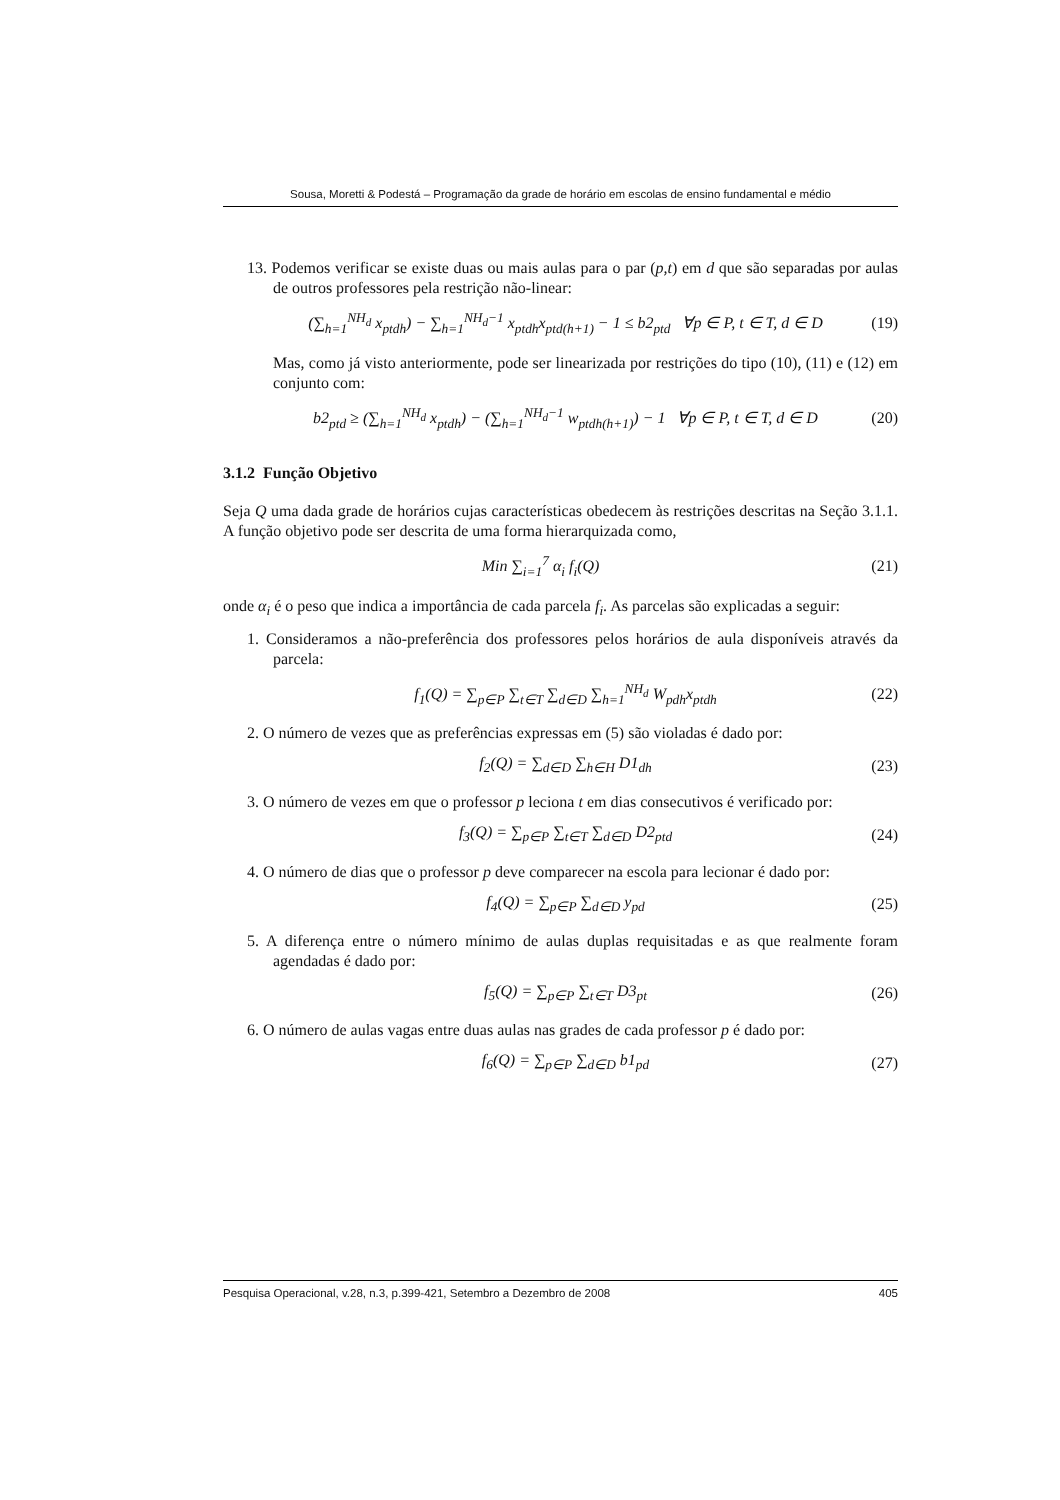Sousa, Moretti & Podestá – Programação da grade de horário em escolas de ensino fundamental e médio
13. Podemos verificar se existe duas ou mais aulas para o par (p,t) em d que são separadas por aulas de outros professores pela restrição não-linear:
(∑<sub>h=1</sub><sup>NH<sub>d</sub></sup> x<sub>ptdh</sub>) − ∑<sub>h=1</sub><sup>NH<sub>d</sub>−1</sup> x<sub>ptdh</sub>x<sub>ptd(h+1)</sub> − 1 ≤ b2<sub>ptd</sub> ∀p ∈ P, t ∈ T, d ∈ D (19)
Mas, como já visto anteriormente, pode ser linearizada por restrições do tipo (10), (11) e (12) em conjunto com:
b2<sub>ptd</sub> ≥ (∑<sub>h=1</sub><sup>NH<sub>d</sub></sup> x<sub>ptdh</sub>) − (∑<sub>h=1</sub><sup>NH<sub>d</sub>−1</sup> w<sub>ptdh(h+1)</sub>) − 1 ∀p ∈ P, t ∈ T, d ∈ D (20)
3.1.2 Função Objetivo
Seja Q uma dada grade de horários cujas características obedecem às restrições descritas na Seção 3.1.1. A função objetivo pode ser descrita de uma forma hierarquizada como,
Min ∑<sub>i=1</sub><sup>7</sup> α<sub>i</sub> f<sub>i</sub>(Q) (21)
onde α<sub>i</sub> é o peso que indica a importância de cada parcela f<sub>i</sub>. As parcelas são explicadas a seguir:
1. Consideramos a não-preferência dos professores pelos horários de aula disponíveis através da parcela:
f<sub>1</sub>(Q) = ∑<sub>p∈P</sub> ∑<sub>t∈T</sub> ∑<sub>d∈D</sub> ∑<sub>h=1</sub><sup>NH<sub>d</sub></sup> W<sub>pdh</sub>x<sub>ptdh</sub> (22)
2. O número de vezes que as preferências expressas em (5) são violadas é dado por:
f<sub>2</sub>(Q) = ∑<sub>d∈D</sub> ∑<sub>h∈H</sub> D1<sub>dh</sub> (23)
3. O número de vezes em que o professor p leciona t em dias consecutivos é verificado por:
f<sub>3</sub>(Q) = ∑<sub>p∈P</sub> ∑<sub>t∈T</sub> ∑<sub>d∈D</sub> D2<sub>ptd</sub> (24)
4. O número de dias que o professor p deve comparecer na escola para lecionar é dado por:
f<sub>4</sub>(Q) = ∑<sub>p∈P</sub> ∑<sub>d∈D</sub> y<sub>pd</sub> (25)
5. A diferença entre o número mínimo de aulas duplas requisitadas e as que realmente foram agendadas é dado por:
f<sub>5</sub>(Q) = ∑<sub>p∈P</sub> ∑<sub>t∈T</sub> D3<sub>pt</sub> (26)
6. O número de aulas vagas entre duas aulas nas grades de cada professor p é dado por:
f<sub>6</sub>(Q) = ∑<sub>p∈P</sub> ∑<sub>d∈D</sub> b1<sub>pd</sub> (27)
Pesquisa Operacional, v.28, n.3, p.399-421, Setembro a Dezembro de 2008 405